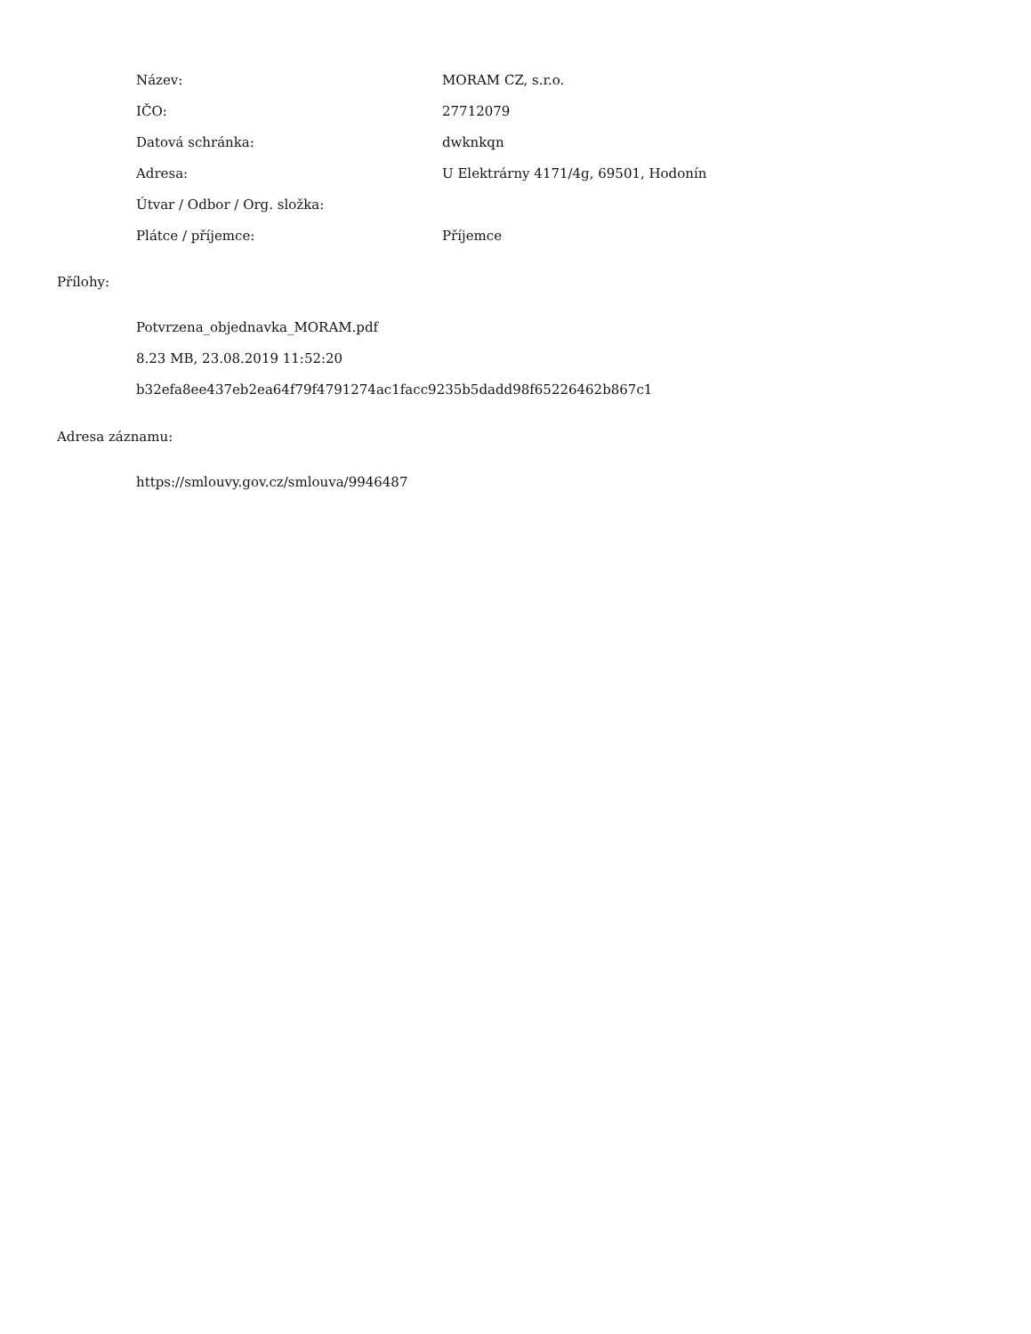| Název: | MORAM CZ, s.r.o. |
| IČO: | 27712079 |
| Datová schránka: | dwknkqn |
| Adresa: | U Elektrárny 4171/4g, 69501, Hodonín |
| Útvar / Odbor / Org. složka: | |
| Plátce / příjemce: | Příjemce |
Přílohy:
Potvrzena_objednavka_MORAM.pdf
8.23 MB, 23.08.2019 11:52:20
b32efa8ee437eb2ea64f79f4791274ac1facc9235b5dadd98f65226462b867c1
Adresa záznamu:
https://smlouvy.gov.cz/smlouva/9946487